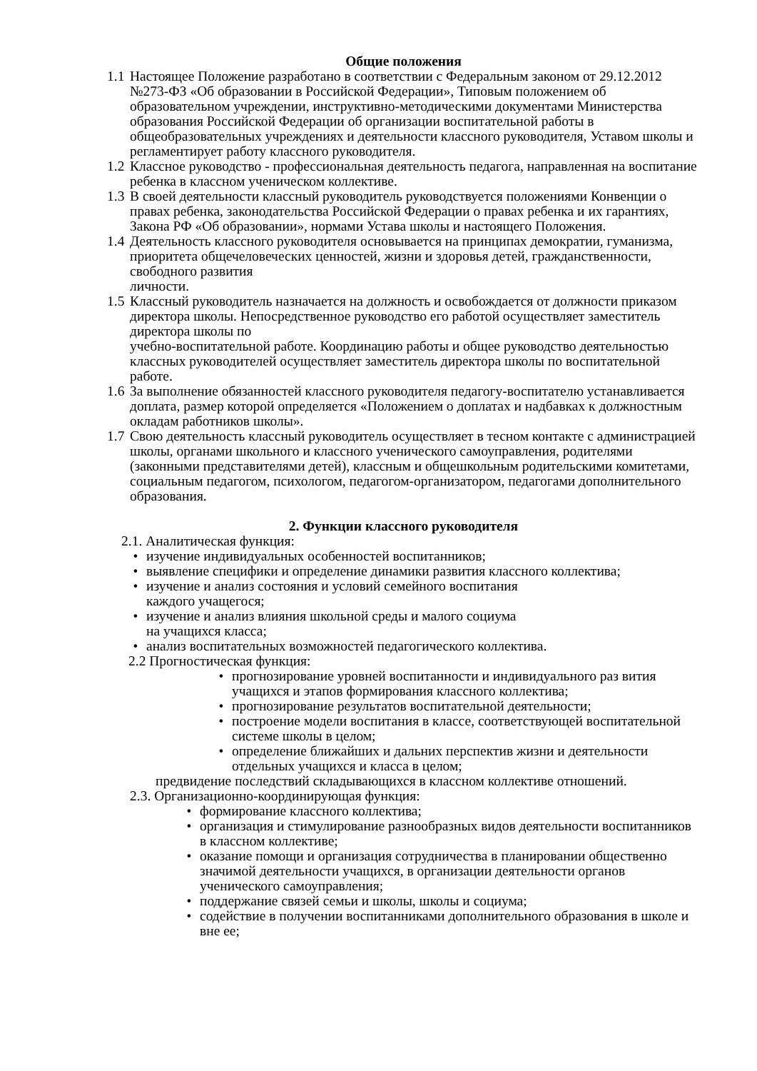Общие положения
1.1 Настоящее Положение разработано в соответствии с Федеральным законом от 29.12.2012 №273-ФЗ «Об образовании в Российской Федерации», Типовым положением об образовательном учреждении, инструктивно-методическими документами Министерства образования Российской Федерации об организации воспитательной работы в общеобразовательных учреждениях и деятельности классного руководителя, Уставом школы и регламентирует работу классного руководителя.
1.2 Классное руководство - профессиональная деятельность педагога, направленная на воспитание ребенка в классном ученическом коллективе.
1.3 В своей деятельности классный руководитель руководствуется положениями Конвенции о правах ребенка, законодательства Российской Федерации о правах ребенка и их гарантиях, Закона РФ «Об образовании», нормами Устава школы и настоящего Положения.
1.4 Деятельность классного руководителя основывается на принципах демократии, гуманизма, приоритета общечеловеческих ценностей, жизни и здоровья детей, гражданственности, свободного развития
личности.
1.5 Классный руководитель назначается на должность и освобождается от должности приказом директора школы. Непосредственное руководство его работой осуществляет заместитель директора школы по
учебно-воспитательной работе. Координацию работы и общее руководство деятельностью классных руководителей осуществляет заместитель директора школы по воспитательной работе.
1.6 За выполнение обязанностей классного руководителя педагогу-воспитателю устанавливается доплата, размер которой определяется «Положением о доплатах и надбавках к должностным окладам работников школы».
1.7 Свою деятельность классный руководитель осуществляет в тесном контакте с администрацией школы, органами школьного и классного ученического самоуправления, родителями (законными представителями детей), классным и общешкольным родительскими комитетами,
социальным педагогом, психологом, педагогом-организатором, педагогами дополнительного образования.
2. Функции классного руководителя
2.1. Аналитическая функция:
• изучение индивидуальных особенностей воспитанников;
• выявление специфики и определение динамики развития классного коллектива;
• изучение и анализ состояния и условий семейного воспитания
каждого учащегося;
• изучение и анализ влияния школьной среды и малого социума
на учащихся класса;
• анализ воспитательных возможностей педагогического коллектива.
2.2 Прогностическая функция:
• прогнозирование уровней воспитанности и индивидуального раз вития учащихся и этапов формирования классного коллектива;
• прогнозирование результатов воспитательной деятельности;
• построение модели воспитания в классе, соответствующей воспитательной системе школы в целом;
• определение ближайших и дальних перспектив жизни и деятельности отдельных учащихся и класса в целом;
предвидение последствий складывающихся в классном коллективе отношений.
2.3. Организационно-координирующая функция:
• формирование классного коллектива;
• организация и стимулирование разнообразных видов деятельности воспитанников в классном коллективе;
• оказание помощи и организация сотрудничества в планировании общественно значимой деятельности учащихся, в организации деятельности органов ученического самоуправления;
• поддержание связей семьи и школы, школы и социума;
• содействие в получении воспитанниками дополнительного образования в школе и вне ее;